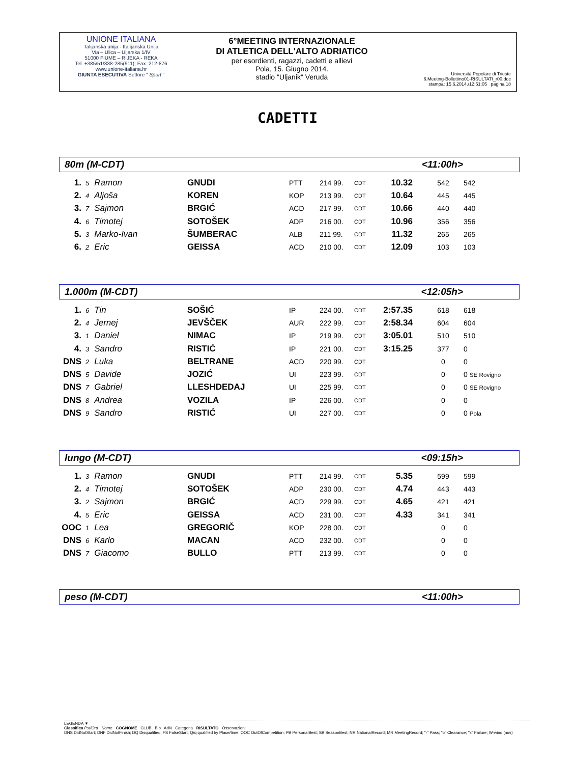UNIONE ITALIANA
Talijanska unija - Italijanska Unija
Via – Ulica – Uljarska 1/IV
51000 FIUME – RIJEKA - REKA
Tel. +385/51/338-285(911); Fax. 212-876
www.unione-italiana.hr
GIUNTA ESECUTIVA Settore “ Sport ”
6°MEETING INTERNAZIONALE
DI ATLETICA DELL'ALTO ADRIATICO
per esordienti, ragazzi, cadetti e allievi
Pola, 15. Giugno 2014.
stadio "Uljanik" Veruda
Università Popolare di Trieste
6.Meeting-Bollettino01-RISULTATI_r00.doc
stampa: 15.6.2014./12:51:05 pagina 18
CADETTI
80m (M-CDT) <11:00h>
| 1. | 5 Ramon | GNUDI | PTT | 214 99. | CDT | 10.32 | 542 | 542 |
| 2. | 4 Aljoša | KOREN | KOP | 213 99. | CDT | 10.64 | 445 | 445 |
| 3. | 7 Sajmon | BRGIĆ | ACD | 217 99. | CDT | 10.66 | 440 | 440 |
| 4. | 6 Timotej | SOTOŠEK | ADP | 216 00. | CDT | 10.96 | 356 | 356 |
| 5. | 3 Marko-Ivan | ŠUMBERAC | ALB | 211 99. | CDT | 11.32 | 265 | 265 |
| 6. | 2 Eric | GEISSA | ACD | 210 00. | CDT | 12.09 | 103 | 103 |
1.000m (M-CDT) <12:05h>
| 1. | 6 Tin | SOŠIĆ | IP | 224 00. | CDT | 2:57.35 | 618 | 618 |
| 2. | 4 Jernej | JEVŠČEK | AUR | 222 99. | CDT | 2:58.34 | 604 | 604 |
| 3. | 1 Daniel | NIMAC | IP | 219 99. | CDT | 3:05.01 | 510 | 510 |
| 4. | 3 Sandro | RISTIĆ | IP | 221 00. | CDT | 3:15.25 | 377 | 0 |
| DNS | 2 Luka | BELTRANE | ACD | 220 99. | CDT | | 0 | 0 |
| DNS | 5 Davide | JOZIĆ | UI | 223 99. | CDT | | 0 | 0 SE Rovigno |
| DNS | 7 Gabriel | LLESHDEDAJ | UI | 225 99. | CDT | | 0 | 0 SE Rovigno |
| DNS | 8 Andrea | VOZILA | IP | 226 00. | CDT | | 0 | 0 |
| DNS | 9 Sandro | RISTIĆ | UI | 227 00. | CDT | | 0 | 0 Pola |
lungo (M-CDT) <09:15h>
| 1. | 3 Ramon | GNUDI | PTT | 214 99. | CDT | 5.35 | 599 | 599 |
| 2. | 4 Timotej | SOTOŠEK | ADP | 230 00. | CDT | 4.74 | 443 | 443 |
| 3. | 2 Sajmon | BRGIĆ | ACD | 229 99. | CDT | 4.65 | 421 | 421 |
| 4. | 5 Eric | GEISSA | ACD | 231 00. | CDT | 4.33 | 341 | 341 |
| OOC | 1 Lea | GREGORIČ | KOP | 228 00. | CDT | | 0 | 0 |
| DNS | 6 Karlo | MACAN | ACD | 232 00. | CDT | | 0 | 0 |
| DNS | 7 Giacomo | BULLO | PTT | 213 99. | CDT | | 0 | 0 |
peso (M-CDT) <11:00h>
LEGENDA ▼
Classifica Pst/Ord Nome COGNOME CLUB Bib AdN Categoria RISULTATO Osservazioni
DNS DidNotStart; DNF DidNotFinish; DQ Disqualified; FS FalseStart; Q/q qualified by Place/time; OOC OutOfCompetition; PB PersonalBest; SB SeasonBest; NR NationalRecord; MR MeetingRecord; "-" Pass; "o" Clearance; "x" Failure; W-wind (m/s)